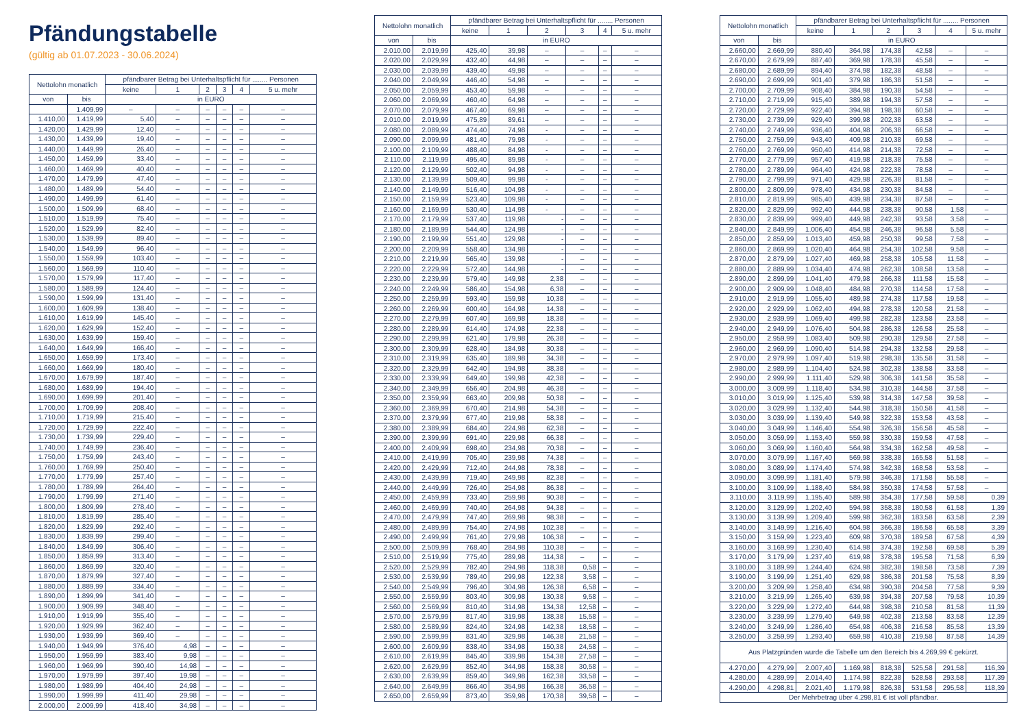Pfändungstabelle
(gültig ab 01.07.2023 - 30.06.2024)
| Nettolohn monatlich | | pfändbarer Betrag bei Unterhaltspflicht für ........ Personen | | | | | |
| --- | --- | --- | --- | --- | --- | --- | --- |
| | | keine | 1 | 2 | 3 | 4 | 5 u. mehr |
| von | bis | in EURO | | | | | |
| | 1.409,99 | – | – | – | – | – | – |
| 1.410,00 | 1.419,99 | 5,40 | – | – | – | – | – |
| 1.420,00 | 1.429,99 | 12,40 | – | – | – | – | – |
| 1.430,00 | 1.439,99 | 19,40 | – | – | – | – | – |
| 1.440,00 | 1.449,99 | 26,40 | – | – | – | – | – |
| 1.450,00 | 1.459,99 | 33,40 | – | – | – | – | – |
| 1.460,00 | 1.469,99 | 40,40 | – | – | – | – | – |
| 1.470,00 | 1.479,99 | 47,40 | – | – | – | – | – |
| 1.480,00 | 1.489,99 | 54,40 | – | – | – | – | – |
| 1.490,00 | 1.499,99 | 61,40 | – | – | – | – | – |
| 1.500,00 | 1.509,99 | 68,40 | – | – | – | – | – |
| 1.510,00 | 1.519,99 | 75,40 | – | – | – | – | – |
| 1.520,00 | 1.529,99 | 82,40 | – | – | – | – | – |
| 1.530,00 | 1.539,99 | 89,40 | – | – | – | – | – |
| 1.540,00 | 1.549,99 | 96,40 | – | – | – | – | – |
| 1.550,00 | 1.559,99 | 103,40 | – | – | – | – | – |
| 1.560,00 | 1.569,99 | 110,40 | – | – | – | – | – |
| 1.570,00 | 1.579,99 | 117,40 | – | – | – | – | – |
| 1.580,00 | 1.589,99 | 124,40 | – | – | – | – | – |
| 1.590,00 | 1.599,99 | 131,40 | – | – | – | – | – |
| 1.600,00 | 1.609,99 | 138,40 | – | – | – | – | – |
| 1.610,00 | 1.619,99 | 145,40 | – | – | – | – | – |
| 1.620,00 | 1.629,99 | 152,40 | – | – | – | – | – |
| 1.630,00 | 1.639,99 | 159,40 | – | – | – | – | – |
| 1.640,00 | 1.649,99 | 166,40 | – | – | – | – | – |
| 1.650,00 | 1.659,99 | 173,40 | – | – | – | – | – |
| 1.660,00 | 1.669,99 | 180,40 | – | – | – | – | – |
| 1.670,00 | 1.679,99 | 187,40 | – | – | – | – | – |
| 1.680,00 | 1.689,99 | 194,40 | – | – | – | – | – |
| 1.690,00 | 1.699,99 | 201,40 | – | – | – | – | – |
| 1.700,00 | 1.709,99 | 208,40 | – | – | – | – | – |
| 1.710,00 | 1.719,99 | 215,40 | – | – | – | – | – |
| 1.720,00 | 1.729,99 | 222,40 | – | – | – | – | – |
| 1.730,00 | 1.739,99 | 229,40 | – | – | – | – | – |
| 1.740,00 | 1.749,99 | 236,40 | – | – | – | – | – |
| 1.750,00 | 1.759,99 | 243,40 | – | – | – | – | – |
| 1.760,00 | 1.769,99 | 250,40 | – | – | – | – | – |
| 1.770,00 | 1.779,99 | 257,40 | – | – | – | – | – |
| 1.780,00 | 1.789,99 | 264,40 | – | – | – | – | – |
| 1.790,00 | 1.799,99 | 271,40 | – | – | – | – | – |
| 1.800,00 | 1.809,99 | 278,40 | – | – | – | – | – |
| 1.810,00 | 1.819,99 | 285,40 | – | – | – | – | – |
| 1.820,00 | 1.829,99 | 292,40 | – | – | – | – | – |
| 1.830,00 | 1.839,99 | 299,40 | – | – | – | – | – |
| 1.840,00 | 1.849,99 | 306,40 | – | – | – | – | – |
| 1.850,00 | 1.859,99 | 313,40 | – | – | – | – | – |
| 1.860,00 | 1.869,99 | 320,40 | – | – | – | – | – |
| 1.870,00 | 1.879,99 | 327,40 | – | – | – | – | – |
| 1.880,00 | 1.889,99 | 334,40 | – | – | – | – | – |
| 1.890,00 | 1.899,99 | 341,40 | – | – | – | – | – |
| 1.900,00 | 1.909,99 | 348,40 | – | – | – | – | – |
| 1.910,00 | 1.919,99 | 355,40 | – | – | – | – | – |
| 1.920,00 | 1.929,99 | 362,40 | – | – | – | – | – |
| 1.930,00 | 1.939,99 | 369,40 | – | – | – | – | – |
| 1.940,00 | 1.949,99 | 376,40 | 4,98 | – | – | – | – |
| 1.950,00 | 1.959,99 | 383,40 | 9,98 | – | – | – | – |
| 1.960,00 | 1.969,99 | 390,40 | 14,98 | – | – | – | – |
| 1.970,00 | 1.979,99 | 397,40 | 19,98 | – | – | – | – |
| 1.980,00 | 1.989,99 | 404,40 | 24,98 | – | – | – | – |
| 1.990,00 | 1.999,99 | 411,40 | 29,98 | – | – | – | – |
| 2.000,00 | 2.009,99 | 418,40 | 34,98 | – | – | – | – |
| Nettolohn monatlich | | pfändbarer Betrag bei Unterhaltspflicht für ........ Personen | | | | | |
| --- | --- | --- | --- | --- | --- | --- | --- |
| | | keine | 1 | 2 | 3 | 4 | 5 u. mehr |
| von | bis | in EURO | | | | | |
| 2.010,00 | 2.019,99 | 425,40 | 39,98 | – | – | – | – |
| 2.020,00 | 2.029,99 | 432,40 | 44,98 | – | – | – | – |
| 2.030,00 | 2.039,99 | 439,40 | 49,98 | – | – | – | – |
| 2.040,00 | 2.049,99 | 446,40 | 54,98 | – | – | – | – |
| 2.050,00 | 2.059,99 | 453,40 | 59,98 | – | – | – | – |
| 2.060,00 | 2.069,99 | 460,40 | 64,98 | – | – | – | – |
| 2.070,00 | 2.079,99 | 467,40 | 69,98 | – | – | – | – |
| 2.010,00 | 2.019,99 | 475,89 | 89,61 | – | – | – | – |
| 2.080,00 | 2.089,99 | 474,40 | 74,98 | - | – | – | – |
| 2.090,00 | 2.099,99 | 481,40 | 79,98 | - | – | – | – |
| 2.100,00 | 2.109,99 | 488,40 | 84,98 | - | – | – | – |
| 2.110,00 | 2.119,99 | 495,40 | 89,98 | - | – | – | – |
| 2.120,00 | 2.129,99 | 502,40 | 94,98 | - | – | – | – |
| 2.130,00 | 2.139,99 | 509,40 | 99,98 | - | – | – | – |
| 2.140,00 | 2.149,99 | 516,40 | 104,98 | - | – | – | – |
| 2.150,00 | 2.159,99 | 523,40 | 109,98 | - | – | – | – |
| 2.160,00 | 2.169,99 | 530,40 | 114,98 | - | – | – | – |
| 2.170,00 | 2.179,99 | 537,40 | 119,98 | - | – | – | – |
| 2.180,00 | 2.189,99 | 544,40 | 124,98 | - | – | – | – |
| 2.190,00 | 2.199,99 | 551,40 | 129,98 | - | – | – | – |
| 2.200,00 | 2.209,99 | 558,40 | 134,98 | - | – | – | – |
| 2.210,00 | 2.219,99 | 565,40 | 139,98 | - | – | – | – |
| 2.220,00 | 2.229,99 | 572,40 | 144,98 | - | – | – | – |
| 2.230,00 | 2.239,99 | 579,40 | 149,98 | 2,38 | – | – | – |
| 2.240,00 | 2.249,99 | 586,40 | 154,98 | 6,38 | – | – | – |
| 2.250,00 | 2.259,99 | 593,40 | 159,98 | 10,38 | – | – | – |
| 2.260,00 | 2.269,99 | 600,40 | 164,98 | 14,38 | – | – | – |
| 2.270,00 | 2.279,99 | 607,40 | 169,98 | 18,38 | – | – | – |
| 2.280,00 | 2.289,99 | 614,40 | 174,98 | 22,38 | – | – | – |
| 2.290,00 | 2.299,99 | 621,40 | 179,98 | 26,38 | – | – | – |
| 2.300,00 | 2.309,99 | 628,40 | 184,98 | 30,38 | – | – | – |
| 2.310,00 | 2.319,99 | 635,40 | 189,98 | 34,38 | – | – | – |
| 2.320,00 | 2.329,99 | 642,40 | 194,98 | 38,38 | – | – | – |
| 2.330,00 | 2.339,99 | 649,40 | 199,98 | 42,38 | – | – | – |
| 2.340,00 | 2.349,99 | 656,40 | 204,98 | 46,38 | – | – | – |
| 2.350,00 | 2.359,99 | 663,40 | 209,98 | 50,38 | – | – | – |
| 2.360,00 | 2.369,99 | 670,40 | 214,98 | 54,38 | – | – | – |
| 2.370,00 | 2.379,99 | 677,40 | 219,98 | 58,38 | – | – | – |
| 2.380,00 | 2.389,99 | 684,40 | 224,98 | 62,38 | – | – | – |
| 2.390,00 | 2.399,99 | 691,40 | 229,98 | 66,38 | – | – | – |
| 2.400,00 | 2.409,99 | 698,40 | 234,98 | 70,38 | – | – | – |
| 2.410,00 | 2.419,99 | 705,40 | 239,98 | 74,38 | – | – | – |
| 2.420,00 | 2.429,99 | 712,40 | 244,98 | 78,38 | – | – | – |
| 2.430,00 | 2.439,99 | 719,40 | 249,98 | 82,38 | – | – | – |
| 2.440,00 | 2.449,99 | 726,40 | 254,98 | 86,38 | – | – | – |
| 2.450,00 | 2.459,99 | 733,40 | 259,98 | 90,38 | – | – | – |
| 2.460,00 | 2.469,99 | 740,40 | 264,98 | 94,38 | – | – | – |
| 2.470,00 | 2.479,99 | 747,40 | 269,98 | 98,38 | – | – | – |
| 2.480,00 | 2.489,99 | 754,40 | 274,98 | 102,38 | – | – | – |
| 2.490,00 | 2.499,99 | 761,40 | 279,98 | 106,38 | – | – | – |
| 2.500,00 | 2.509,99 | 768,40 | 284,98 | 110,38 | – | – | – |
| 2.510,00 | 2.519,99 | 775,40 | 289,98 | 114,38 | – | – | – |
| 2.520,00 | 2.529,99 | 782,40 | 294,98 | 118,38 | 0,58 | – | – |
| 2.530,00 | 2.539,99 | 789,40 | 299,98 | 122,38 | 3,58 | – | – |
| 2.540,00 | 2.549,99 | 796,40 | 304,98 | 126,38 | 6,58 | – | – |
| 2.550,00 | 2.559,99 | 803,40 | 309,98 | 130,38 | 9,58 | – | – |
| 2.560,00 | 2.569,99 | 810,40 | 314,98 | 134,38 | 12,58 | – | – |
| 2.570,00 | 2.579,99 | 817,40 | 319,98 | 138,38 | 15,58 | – | – |
| 2.580,00 | 2.589,99 | 824,40 | 324,98 | 142,38 | 18,58 | – | – |
| 2.590,00 | 2.599,99 | 831,40 | 329,98 | 146,38 | 21,58 | – | – |
| 2.600,00 | 2.609,99 | 838,40 | 334,98 | 150,38 | 24,58 | – | – |
| 2.610,00 | 2.619,99 | 845,40 | 339,98 | 154,38 | 27,58 | – | – |
| 2.620,00 | 2.629,99 | 852,40 | 344,98 | 158,38 | 30,58 | – | – |
| 2.630,00 | 2.639,99 | 859,40 | 349,98 | 162,38 | 33,58 | – | – |
| 2.640,00 | 2.649,99 | 866,40 | 354,98 | 166,38 | 36,58 | – | – |
| 2.650,00 | 2.659,99 | 873,40 | 359,98 | 170,38 | 39,58 | – | – |
| Nettolohn monatlich | | pfändbarer Betrag bei Unterhaltspflicht für ........ Personen | | | | | |
| --- | --- | --- | --- | --- | --- | --- | --- |
| | | keine | 1 | 2 | 3 | 4 | 5 u. mehr |
| von | bis | in EURO | | | | | |
| 2.660,00 | 2.669,99 | 880,40 | 364,98 | 174,38 | 42,58 | – | – |
| 2.670,00 | 2.679,99 | 887,40 | 369,98 | 178,38 | 45,58 | – | – |
| 2.680,00 | 2.689,99 | 894,40 | 374,98 | 182,38 | 48,58 | – | – |
| 2.690,00 | 2.699,99 | 901,40 | 379,98 | 186,38 | 51,58 | – | – |
| 2.700,00 | 2.709,99 | 908,40 | 384,98 | 190,38 | 54,58 | – | – |
| 2.710,00 | 2.719,99 | 915,40 | 389,98 | 194,38 | 57,58 | – | – |
| 2.720,00 | 2.729,99 | 922,40 | 394,98 | 198,38 | 60,58 | – | – |
| 2.730,00 | 2.739,99 | 929,40 | 399,98 | 202,38 | 63,58 | – | – |
| 2.740,00 | 2.749,99 | 936,40 | 404,98 | 206,38 | 66,58 | – | – |
| 2.750,00 | 2.759,99 | 943,40 | 409,98 | 210,38 | 69,58 | – | – |
| 2.760,00 | 2.769,99 | 950,40 | 414,98 | 214,38 | 72,58 | – | – |
| 2.770,00 | 2.779,99 | 957,40 | 419,98 | 218,38 | 75,58 | – | – |
| 2.780,00 | 2.789,99 | 964,40 | 424,98 | 222,38 | 78,58 | – | – |
| 2.790,00 | 2.799,99 | 971,40 | 429,98 | 226,38 | 81,58 | – | – |
| 2.800,00 | 2.809,99 | 978,40 | 434,98 | 230,38 | 84,58 | – | – |
| 2.810,00 | 2.819,99 | 985,40 | 439,98 | 234,38 | 87,58 | – | – |
| 2.820,00 | 2.829,99 | 992,40 | 444,98 | 238,38 | 90,58 | 1,58 | – |
| 2.830,00 | 2.839,99 | 999,40 | 449,98 | 242,38 | 93,58 | 3,58 | – |
| 2.840,00 | 2.849,99 | 1.006,40 | 454,98 | 246,38 | 96,58 | 5,58 | – |
| 2.850,00 | 2.859,99 | 1.013,40 | 459,98 | 250,38 | 99,58 | 7,58 | – |
| 2.860,00 | 2.869,99 | 1.020,40 | 464,98 | 254,38 | 102,58 | 9,58 | – |
| 2.870,00 | 2.879,99 | 1.027,40 | 469,98 | 258,38 | 105,58 | 11,58 | – |
| 2.880,00 | 2.889,99 | 1.034,40 | 474,98 | 262,38 | 108,58 | 13,58 | – |
| 2.890,00 | 2.899,99 | 1.041,40 | 479,98 | 266,38 | 111,58 | 15,58 | – |
| 2.900,00 | 2.909,99 | 1.048,40 | 484,98 | 270,38 | 114,58 | 17,58 | – |
| 2.910,00 | 2.919,99 | 1.055,40 | 489,98 | 274,38 | 117,58 | 19,58 | – |
| 2.920,00 | 2.929,99 | 1.062,40 | 494,98 | 278,38 | 120,58 | 21,58 | – |
| 2.930,00 | 2.939,99 | 1.069,40 | 499,98 | 282,38 | 123,58 | 23,58 | – |
| 2.940,00 | 2.949,99 | 1.076,40 | 504,98 | 286,38 | 126,58 | 25,58 | – |
| 2.950,00 | 2.959,99 | 1.083,40 | 509,98 | 290,38 | 129,58 | 27,58 | – |
| 2.960,00 | 2.969,99 | 1.090,40 | 514,98 | 294,38 | 132,58 | 29,58 | – |
| 2.970,00 | 2.979,99 | 1.097,40 | 519,98 | 298,38 | 135,58 | 31,58 | – |
| 2.980,00 | 2.989,99 | 1.104,40 | 524,98 | 302,38 | 138,58 | 33,58 | – |
| 2.990,00 | 2.999,99 | 1.111,40 | 529,98 | 306,38 | 141,58 | 35,58 | – |
| 3.000,00 | 3.009,99 | 1.118,40 | 534,98 | 310,38 | 144,58 | 37,58 | – |
| 3.010,00 | 3.019,99 | 1.125,40 | 539,98 | 314,38 | 147,58 | 39,58 | – |
| 3.020,00 | 3.029,99 | 1.132,40 | 544,98 | 318,38 | 150,58 | 41,58 | – |
| 3.030,00 | 3.039,99 | 1.139,40 | 549,98 | 322,38 | 153,58 | 43,58 | – |
| 3.040,00 | 3.049,99 | 1.146,40 | 554,98 | 326,38 | 156,58 | 45,58 | – |
| 3.050,00 | 3.059,99 | 1.153,40 | 559,98 | 330,38 | 159,58 | 47,58 | – |
| 3.060,00 | 3.069,99 | 1.160,40 | 564,98 | 334,38 | 162,58 | 49,58 | – |
| 3.070,00 | 3.079,99 | 1.167,40 | 569,98 | 338,38 | 165,58 | 51,58 | – |
| 3.080,00 | 3.089,99 | 1.174,40 | 574,98 | 342,38 | 168,58 | 53,58 | – |
| 3.090,00 | 3.099,99 | 1.181,40 | 579,98 | 346,38 | 171,58 | 55,58 | – |
| 3.100,00 | 3.109,99 | 1.188,40 | 584,98 | 350,38 | 174,58 | 57,58 | – |
| 3.110,00 | 3.119,99 | 1.195,40 | 589,98 | 354,38 | 177,58 | 59,58 | 0,39 |
| 3.120,00 | 3.129,99 | 1.202,40 | 594,98 | 358,38 | 180,58 | 61,58 | 1,39 |
| 3.130,00 | 3.139,99 | 1.209,40 | 599,98 | 362,38 | 183,58 | 63,58 | 2,39 |
| 3.140,00 | 3.149,99 | 1.216,40 | 604,98 | 366,38 | 186,58 | 65,58 | 3,39 |
| 3.150,00 | 3.159,99 | 1.223,40 | 609,98 | 370,38 | 189,58 | 67,58 | 4,39 |
| 3.160,00 | 3.169,99 | 1.230,40 | 614,98 | 374,38 | 192,58 | 69,58 | 5,39 |
| 3.170,00 | 3.179,99 | 1.237,40 | 619,98 | 378,38 | 195,58 | 71,58 | 6,39 |
| 3.180,00 | 3.189,99 | 1.244,40 | 624,98 | 382,38 | 198,58 | 73,58 | 7,39 |
| 3.190,00 | 3.199,99 | 1.251,40 | 629,98 | 386,38 | 201,58 | 75,58 | 8,39 |
| 3.200,00 | 3.209,99 | 1.258,40 | 634,98 | 390,38 | 204,58 | 77,58 | 9,39 |
| 3.210,00 | 3.219,99 | 1.265,40 | 639,98 | 394,38 | 207,58 | 79,58 | 10,39 |
| 3.220,00 | 3.229,99 | 1.272,40 | 644,98 | 398,38 | 210,58 | 81,58 | 11,39 |
| 3.230,00 | 3.239,99 | 1.279,40 | 649,98 | 402,38 | 213,58 | 83,58 | 12,39 |
| 3.240,00 | 3.249,99 | 1.286,40 | 654,98 | 406,38 | 216,58 | 85,58 | 13,39 |
| 3.250,00 | 3.259,99 | 1.293,40 | 659,98 | 410,38 | 219,58 | 87,58 | 14,39 |
| Aus Platzgründen wurde die Tabelle um den Bereich bis 4.269,99 € gekürzt. | | | | | | | |
| 4.270,00 | 4.279,99 | 2.007,40 | 1.169,98 | 818,38 | 525,58 | 291,58 | 116,39 |
| 4.280,00 | 4.289,99 | 2.014,40 | 1.174,98 | 822,38 | 528,58 | 293,58 | 117,39 |
| 4.290,00 | 4.298,81 | 2.021,40 | 1.179,98 | 826,38 | 531,58 | 295,58 | 118,39 |
| Der Mehrbetrag über 4.298,81 € ist voll pfändbar. | | | | | | | |